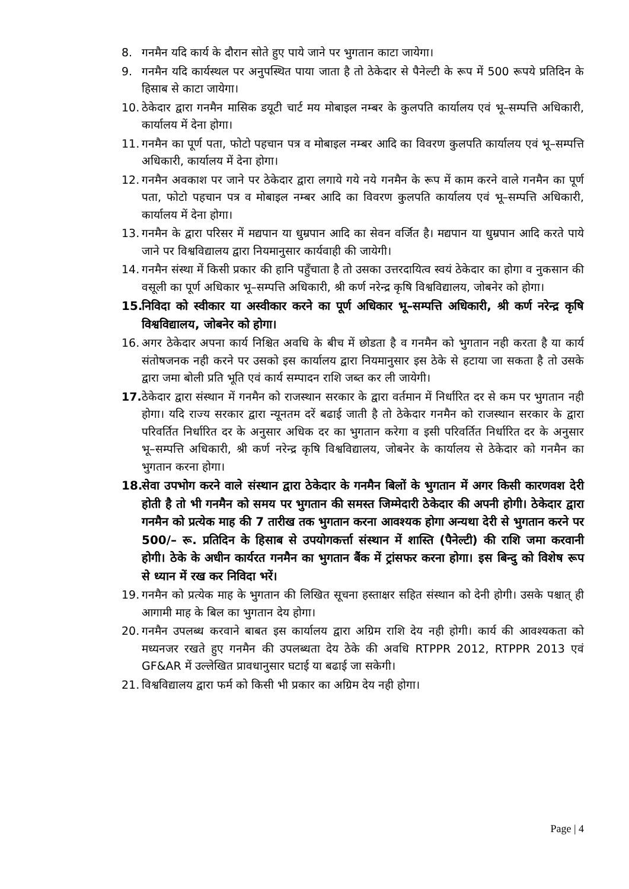8. गनमैन यदि कार्य के दौरान सोते हुए पाये जाने पर भुगतान काटा जायेगा।
9. गनमैन यदि कार्यस्थल पर अनुपस्थित पाया जाता है तो ठेकेदार से पैनेल्टी के रूप में 500 रूपये प्रतिदिन के हिसाब से काटा जायेगा।
10. ठेकेदार द्वारा गनमैन मासिक डयूटी चार्ट मय मोबाइल नम्बर के कुलपति कार्यालय एवं भू–सम्पत्ति अधिकारी, कार्यालय में देना होगा।
11. गनमैन का पूर्ण पता, फोटो पहचान पत्र व मोबाइल नम्बर आदि का विवरण कुलपति कार्यालय एवं भू–सम्पत्ति अधिकारी, कार्यालय में देना होगा।
12. गनमैन अवकाश पर जाने पर ठेकेदार द्वारा लगाये गये नये गनमैन के रूप में काम करने वाले गनमैन का पूर्ण पता, फोटो पहचान पत्र व मोबाइल नम्बर आदि का विवरण कुलपति कार्यालय एवं भू–सम्पत्ति अधिकारी, कार्यालय में देना होगा।
13. गनमैन के द्वारा परिसर में मद्यपान या धुम्रपान आदि का सेवन वर्जित है। मद्यपान या धुम्रपान आदि करते पाये जाने पर विश्वविद्यालय द्वारा नियमानुसार कार्यवाही की जायेगी।
14. गनमैन संस्था में किसी प्रकार की हानि पहुँचाता है तो उसका उत्तरदायित्व स्वयं ठेकेदार का होगा व नुकसान की वसूली का पूर्ण अधिकार भू–सम्पत्ति अधिकारी, श्री कर्ण नरेन्द्र कृषि विश्वविद्यालय, जोबनेर को होगा।
15. निविदा को स्वीकार या अस्वीकार करने का पूर्ण अधिकार भू–सम्पत्ति अधिकारी, श्री कर्ण नरेन्द्र कृषि विश्वविद्यालय, जोबनेर को होगा।
16. अगर ठेकेदार अपना कार्य निश्चित अवधि के बीच में छोडता है व गनमैन को भुगतान नही करता है या कार्य संतोषजनक नही करने पर उसको इस कार्यालय द्वारा नियमानुसार इस ठेके से हटाया जा सकता है तो उसके द्वारा जमा बोली प्रति भूति एवं कार्य सम्पादन राशि जब्त कर ली जायेगी।
17. ठेकेदार द्वारा संस्थान में गनमैन को राजस्थान सरकार के द्वारा वर्तमान में निर्धारित दर से कम पर भुगतान नही होगा। यदि राज्य सरकार द्वारा न्यूनतम दरें बढाई जाती है तो ठेकेदार गनमैन को राजस्थान सरकार के द्वारा परिवर्तित निर्धारित दर के अनुसार अधिक दर का भुगतान करेगा व इसी परिवर्तित निर्धारित दर के अनुसार भू–सम्पत्ति अधिकारी, श्री कर्ण नरेन्द्र कृषि विश्वविद्यालय, जोबनेर के कार्यालय से ठेकेदार को गनमैन का भुगतान करना होगा।
18. सेवा उपभोग करने वाले संस्थान द्वारा ठेकेदार के गनमैन बिलों के भुगतान में अगर किसी कारणवश देरी होती है तो भी गनमैन को समय पर भुगतान की समस्त जिम्मेदारी ठेकेदार की अपनी होगी। ठेकेदार द्वारा गनमैन को प्रत्येक माह की 7 तारीख तक भुगतान करना आवश्यक होगा अन्यथा देरी से भुगतान करने पर 500/– रू. प्रतिदिन के हिसाब से उपयोगकर्त्ता संस्थान में शास्ति (पैनेल्टी) की राशि जमा करवानी होगी। ठेके के अधीन कार्यरत गनमैन का भुगतान बैंक में ट्रांसफर करना होगा। इस बिन्दु को विशेष रूप से ध्यान में रख कर निविदा भरें।
19. गनमैन को प्रत्येक माह के भुगतान की लिखित सूचना हस्ताक्षर सहित संस्थान को देनी होगी। उसके पश्चात् ही आगामी माह के बिल का भुगतान देय होगा।
20. गनमैन उपलब्ध करवाने बाबत इस कार्यालय द्वारा अग्रिम राशि देय नही होगी। कार्य की आवश्यकता को मध्यनजर रखते हुए गनमैन की उपलब्धता देय ठेके की अवधि RTPPR 2012, RTPPR 2013 एवं GF&AR में उल्लेखित प्रावधानुसार घटाई या बढाई जा सकेगी।
21. विश्वविद्यालय द्वारा फर्म को किसी भी प्रकार का अग्रिम देय नही होगा।
Page | 4